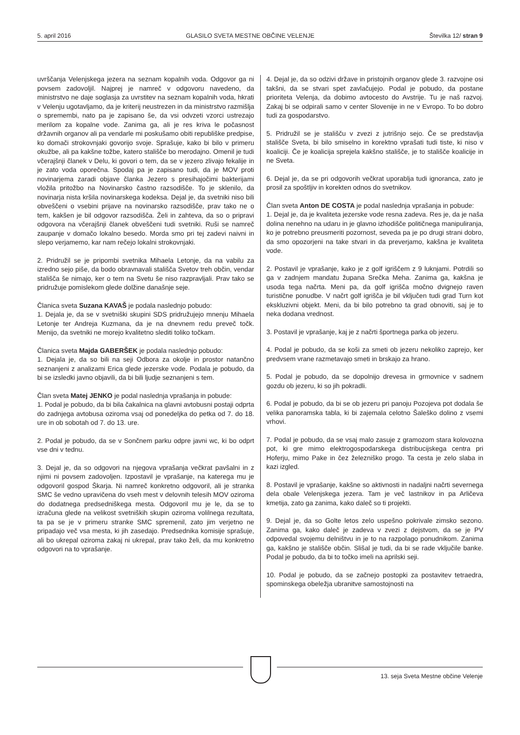5. april 2016 GLASILO SVETA MESTNE OBČINE VELENJE Številka 12/ stran 9
uvrščanja Velenjskega jezera na seznam kopalnih voda. Odgovor ga ni povsem zadovoljil. Najprej je namreč v odgovoru navedeno, da ministrstvo ne daje soglasja za uvrstitev na seznam kopalnih voda, hkrati v Velenju ugotavljamo, da je kriterij neustrezen in da ministrstvo razmišlja o spremembi, nato pa je zapisano še, da vsi odvzeti vzorci ustrezajo merilom za kopalne vode. Zanima ga, ali je res kriva le počasnost državnih organov ali pa vendarle mi poskušamo obiti republiške predpise, ko domači strokovnjaki govorijo svoje. Sprašuje, kako bi bilo v primeru okužbe, ali pa kakšne tožbe, katero stališče bo merodajno. Omenil je tudi včerajšnji članek v Delu, ki govori o tem, da se v jezero zlivajo fekalije in je zato voda oporečna. Spodaj pa je zapisano tudi, da je MOV proti novinarjema zaradi objave članka Jezero s presihajočimi bakterijami vložila pritožbo na Novinarsko častno razsodišče. To je sklenilo, da novinarja nista kršila novinarskega kodeksa. Dejal je, da svetniki niso bili obveščeni o vsebini prijave na novinarsko razsodišče, prav tako ne o tem, kakšen je bil odgovor razsodišča. Želi in zahteva, da so o pripravi odgovora na včerajšnji članek obveščeni tudi svetniki. Ruši se namreč zaupanje v domačo lokalno besedo. Morda smo pri tej zadevi naivni in slepo verjamemo, kar nam rečejo lokalni strokovnjaki.
2. Pridružil se je pripombi svetnika Mihaela Letonje, da na vabilu za izredno sejo piše, da bodo obravnavali stališča Svetov treh občin, vendar stališča še nimajo, ker o tem na Svetu še niso razpravljali. Prav tako se pridružuje pomislekom glede dolžine današnje seje.
Članica sveta Suzana KAVAŠ je podala naslednjo pobudo:
1. Dejala je, da se v svetniški skupini SDS pridružujejo mnenju Mihaela Letonje ter Andreja Kuzmana, da je na dnevnem redu preveč točk. Menijo, da svetniki ne morejo kvalitetno slediti toliko točkam.
Članica sveta Majda GABERŠEK je podala naslednjo pobudo:
1. Dejala je, da so bili na seji Odbora za okolje in prostor natančno seznanjeni z analizami Erica glede jezerske vode. Podala je pobudo, da bi se izsledki javno objavili, da bi bili ljudje seznanjeni s tem.
Član sveta Matej JENKO je podal naslednja vprašanja in pobude:
1. Podal je pobudo, da bi bila čakalnica na glavni avtobusni postaji odprta do zadnjega avtobusa oziroma vsaj od ponedeljka do petka od 7. do 18. ure in ob sobotah od 7. do 13. ure.
2. Podal je pobudo, da se v Sončnem parku odpre javni wc, ki bo odprt vse dni v tednu.
3. Dejal je, da so odgovori na njegova vprašanja večkrat pavšalni in z njimi ni povsem zadovoljen. Izpostavil je vprašanje, na katerega mu je odgovoril gospod Škarja. Ni namreč konkretno odgovoril, ali je stranka SMC še vedno upravičena do vseh mest v delovnih telesih MOV oziroma do dodatnega predsedniškega mesta. Odgovoril mu je le, da se to izračuna glede na velikost svetniških skupin oziroma volilnega rezultata, ta pa se je v primeru stranke SMC spremenil, zato jim verjetno ne pripadajo več vsa mesta, ki jih zasedajo. Predsednika komisije sprašuje, ali bo ukrepal oziroma zakaj ni ukrepal, prav tako želi, da mu konkretno odgovori na to vprašanje.
4. Dejal je, da so odzivi države in pristojnih organov glede 3. razvojne osi takšni, da se stvari spet zavlačujejo. Podal je pobudo, da postane prioriteta Velenja, da dobimo avtocesto do Avstrije. Tu je naš razvoj. Zakaj bi se odpirali samo v center Slovenije in ne v Evropo. To bo dobro tudi za gospodarstvo.
5. Pridružil se je stališču v zvezi z jutrišnjo sejo. Če se predstavlja stališče Sveta, bi bilo smiselno in korektno vprašati tudi tiste, ki niso v koaliciji. Če je koalicija sprejela kakšno stališče, je to stališče koalicije in ne Sveta.
6. Dejal je, da se pri odgovorih večkrat uporablja tudi ignoranca, zato je prosil za spoštljiv in korekten odnos do svetnikov.
Član sveta Anton DE COSTA je podal naslednja vprašanja in pobude:
1. Dejal je, da je kvaliteta jezerske vode resna zadeva. Res je, da je naša dolina nenehno na udaru in je glavno izhodišče političnega manipuliranja, ko je potrebno preusmeriti pozornost, seveda pa je po drugi strani dobro, da smo opozorjeni na take stvari in da preverjamo, kakšna je kvaliteta vode.
2. Postavil je vprašanje, kako je z golf igriščem z 9 luknjami. Potrdili so ga v zadnjem mandatu župana Srečka Meha. Zanima ga, kakšna je usoda tega načrta. Meni pa, da golf igrišča močno dvignejo raven turistične ponudbe. V načrt golf igrišča je bil vključen tudi grad Turn kot ekskluzivni objekt. Meni, da bi bilo potrebno ta grad obnoviti, saj je to neka dodana vrednost.
3. Postavil je vprašanje, kaj je z načrti športnega parka ob jezeru.
4. Podal je pobudo, da se koši za smeti ob jezeru nekoliko zaprejo, ker predvsem vrane razmetavajo smeti in brskajo za hrano.
5. Podal je pobudo, da se dopolnijo drevesa in grmovnice v sadnem gozdu ob jezeru, ki so jih pokradli.
6. Podal je pobudo, da bi se ob jezeru pri panoju Pozojeva pot dodala še velika panoramska tabla, ki bi zajemala celotno Šaleško dolino z vsemi vrhovi.
7. Podal je pobudo, da se vsaj malo zasuje z gramozom stara kolovozna pot, ki gre mimo elektrogospodarskega distribucijskega centra pri Hoferju, mimo Pake in čez železniško progo. Ta cesta je zelo slaba in kazi izgled.
8. Postavil je vprašanje, kakšne so aktivnosti in nadaljni načrti severnega dela obale Velenjskega jezera. Tam je več lastnikov in pa Arličeva kmetija, zato ga zanima, kako daleč so ti projekti.
9. Dejal je, da so Golte letos zelo uspešno pokrivale zimsko sezono. Zanima ga, kako daleč je zadeva v zvezi z dejstvom, da se je PV odpovedal svojemu delništvu in je to na razpolago ponudnikom. Zanima ga, kakšno je stališče občin. Slišal je tudi, da bi se rade vključile banke. Podal je pobudo, da bi to točko imeli na aprilski seji.
10. Podal je pobudo, da se začnejo postopki za postavitev tetraedra, spominskega obeležja ubranitve samostojnosti na
13. seja Sveta Mestne občine Velenje